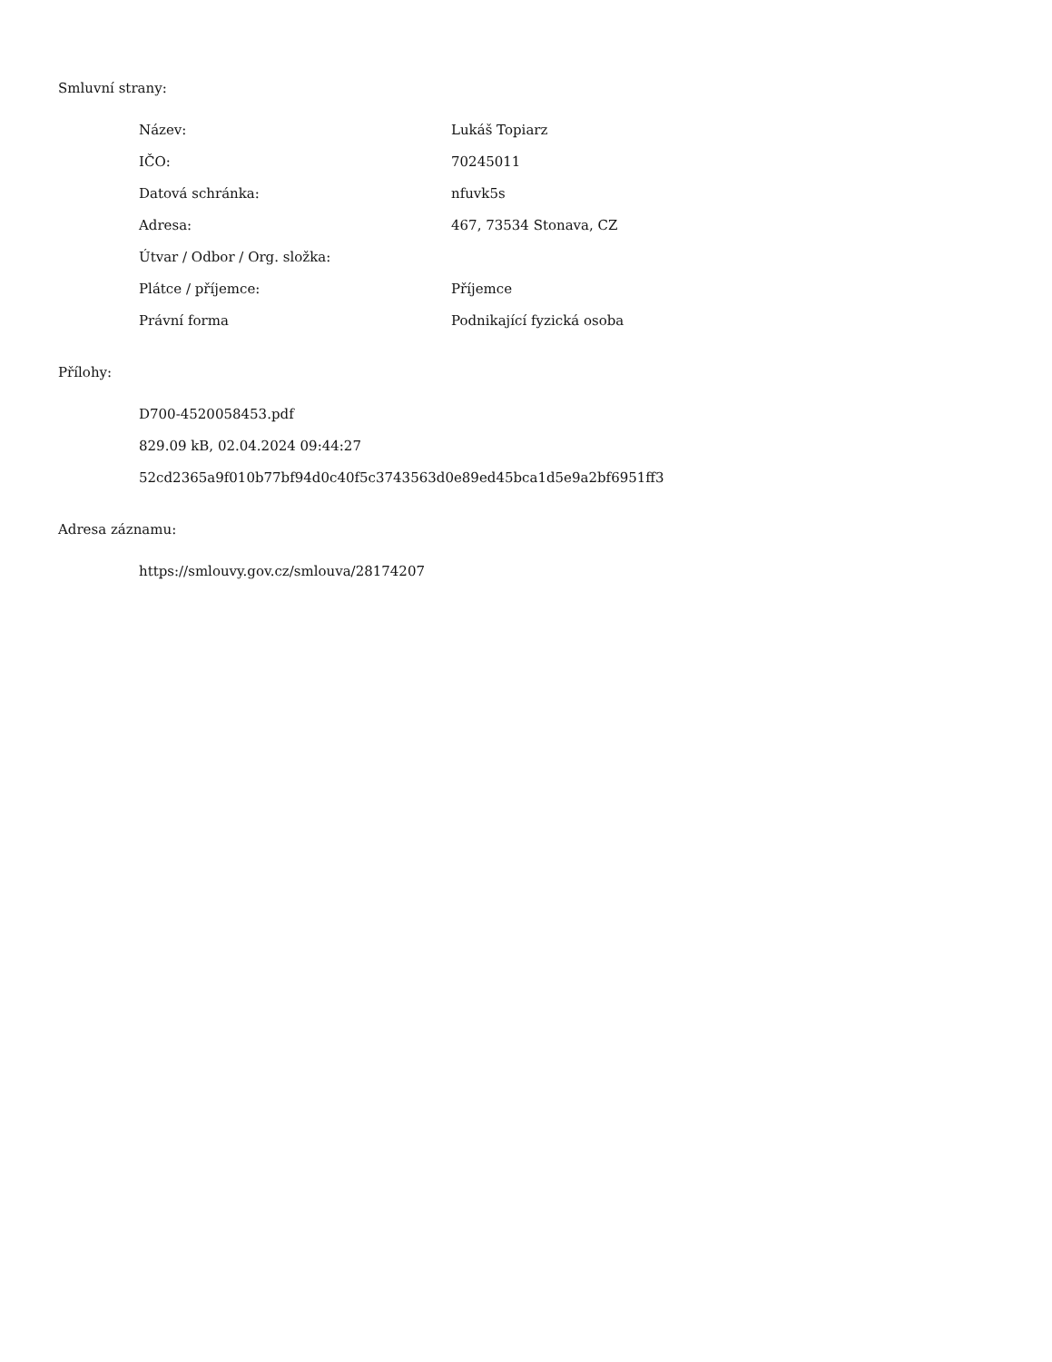Smluvní strany:
| Název: | Lukáš Topiarz |
| IČO: | 70245011 |
| Datová schránka: | nfuvk5s |
| Adresa: | 467, 73534 Stonava, CZ |
| Útvar / Odbor / Org. složka: | |
| Plátce / příjemce: | Příjemce |
| Právní forma | Podnikající fyzická osoba |
Přílohy:
D700-4520058453.pdf
829.09 kB, 02.04.2024 09:44:27
52cd2365a9f010b77bf94d0c40f5c3743563d0e89ed45bca1d5e9a2bf6951ff3
Adresa záznamu:
https://smlouvy.gov.cz/smlouva/28174207